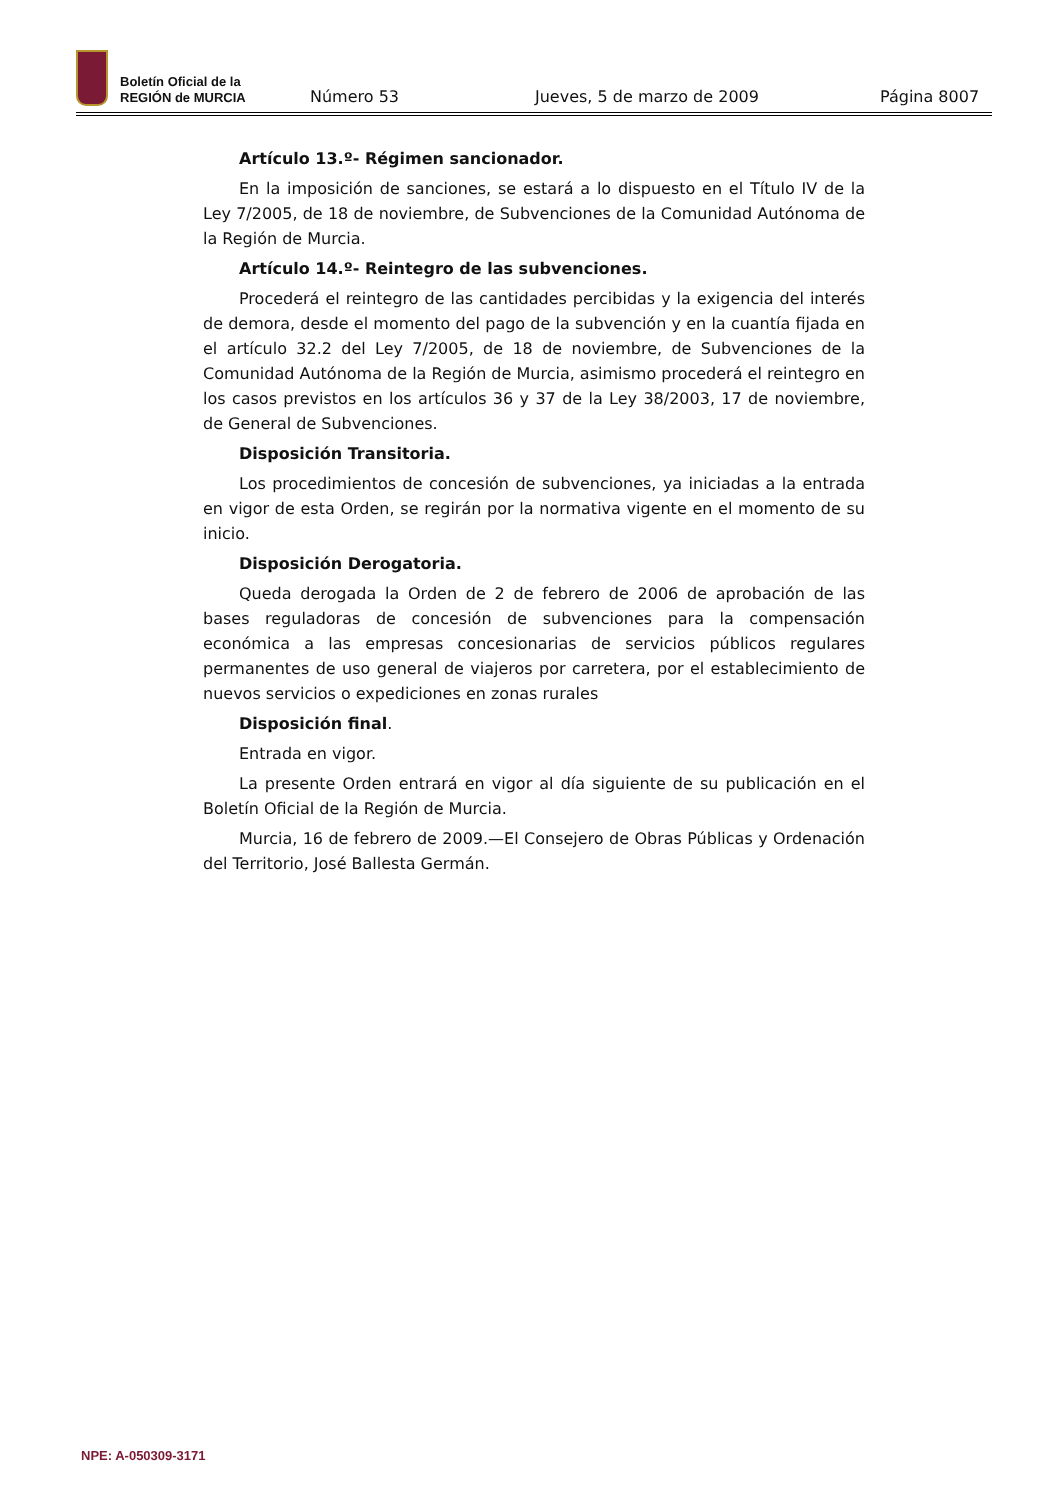Boletín Oficial de la
REGIÓN de MURCIA
Número 53 Jueves, 5 de marzo de 2009 Página 8007
Artículo 13.º- Régimen sancionador.
En la imposición de sanciones, se estará a lo dispuesto en el Título IV de la Ley 7/2005, de 18 de noviembre, de Subvenciones de la Comunidad Autónoma de la Región de Murcia.
Artículo 14.º- Reintegro de las subvenciones.
Procederá el reintegro de las cantidades percibidas y la exigencia del interés de demora, desde el momento del pago de la subvención y en la cuantía fijada en el artículo 32.2 del Ley 7/2005, de 18 de noviembre, de Subvenciones de la Comunidad Autónoma de la Región de Murcia, asimismo procederá el reintegro en los casos previstos en los artículos 36 y 37 de la Ley 38/2003, 17 de noviembre, de General de Subvenciones.
Disposición Transitoria.
Los procedimientos de concesión de subvenciones, ya iniciadas a la entrada en vigor de esta Orden, se regirán por la normativa vigente en el momento de su inicio.
Disposición Derogatoria.
Queda derogada la Orden de 2 de febrero de 2006 de aprobación de las bases reguladoras de concesión de subvenciones para la compensación económica a las empresas concesionarias de servicios públicos regulares permanentes de uso general de viajeros por carretera, por el establecimiento de nuevos servicios o expediciones en zonas rurales
Disposición final.
Entrada en vigor.
La presente Orden entrará en vigor al día siguiente de su publicación en el Boletín Oficial de la Región de Murcia.
Murcia, 16 de febrero de 2009.—El Consejero de Obras Públicas y Ordenación del Territorio, José Ballesta Germán.
NPE: A-050309-3171